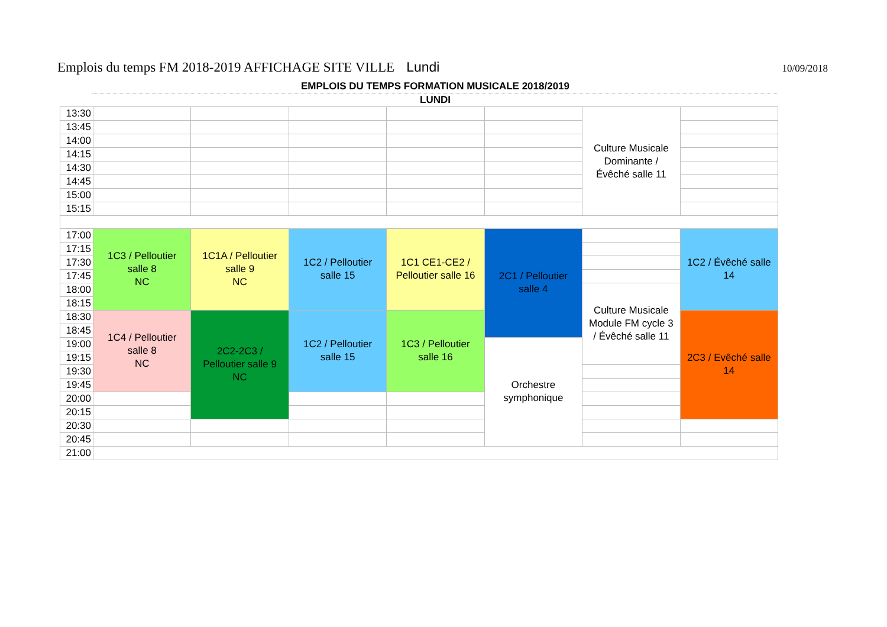Emplois du temps FM 2018-2019 AFFICHAGE SITE VILLE Lundi 10/09/2018
EMPLOIS DU TEMPS FORMATION MUSICALE 2018/2019
LUNDI
| 13:30 | | | | | | Culture Musicale Dominante / Évêché salle 11 | |
| 13:45 | | | | | | | |
| 14:00 | | | | | | | |
| 14:15 | | | | | | | |
| 14:30 | | | | | | | |
| 14:45 | | | | | | | |
| 15:00 | | | | | | | |
| 15:15 | | | | | | | |
| 17:00 | 1C3 / Pelloutier salle 8 NC | 1C1A / Pelloutier salle 9 NC | 1C2 / Pelloutier salle 15 | 1C1 CE1-CE2 / Pelloutier salle 16 | 2C1 / Pelloutier salle 4 | | 1C2 / Évêché salle 14 |
| 17:15 | | | | | | | |
| 17:30 | | | | | | | |
| 17:45 | | | | | | | |
| 18:00 | | | | | | Culture Musicale Module FM cycle 3 / Évêché salle 11 | |
| 18:15 | | | | | | | |
| 18:30 | 1C4 / Pelloutier salle 8 NC | 2C2-2C3 / Pelloutier salle 9 NC | 1C2 / Pelloutier salle 15 | 1C3 / Pelloutier salle 16 | | | 2C3 / Evêché salle 14 |
| 18:45 | | | | | | | |
| 19:00 | | | | | Orchestre symphonique | | |
| 19:15 | | | | | | | |
| 19:30 | | | | | | | |
| 19:45 | | | | | | | |
| 20:00 | | | | | | | |
| 20:15 | | | | | | | |
| 20:30 | | | | | | | |
| 20:45 | | | | | | | |
| 21:00 | | | | | | | |